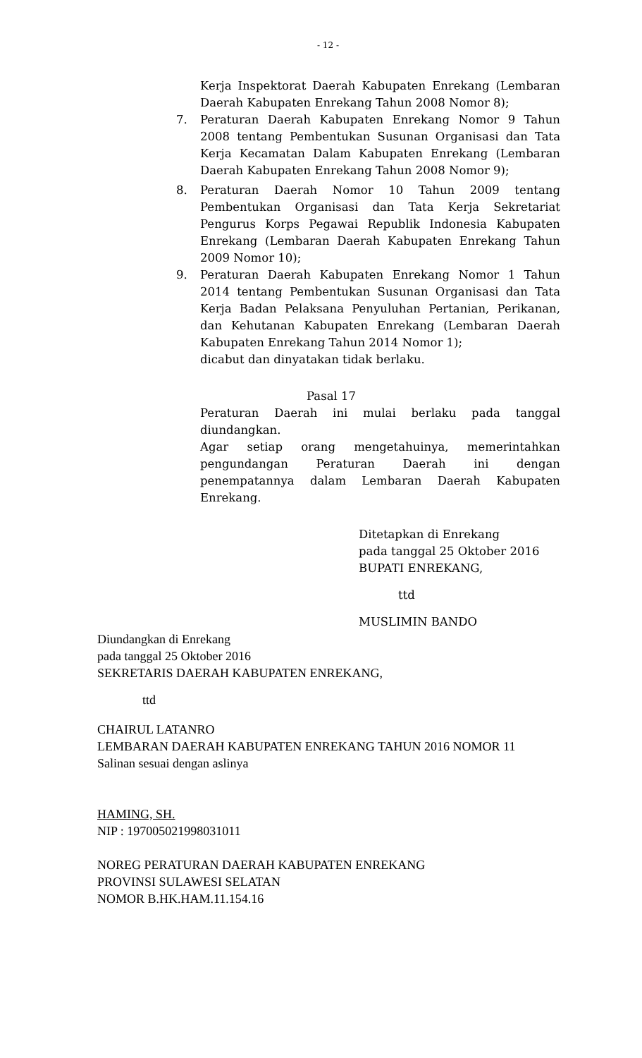- 12 -
Kerja Inspektorat Daerah Kabupaten Enrekang (Lembaran Daerah Kabupaten Enrekang Tahun 2008 Nomor 8);
7. Peraturan Daerah Kabupaten Enrekang Nomor 9 Tahun 2008 tentang Pembentukan Susunan Organisasi dan Tata Kerja Kecamatan Dalam Kabupaten Enrekang (Lembaran Daerah Kabupaten Enrekang Tahun 2008 Nomor 9);
8. Peraturan Daerah Nomor 10 Tahun 2009 tentang Pembentukan Organisasi dan Tata Kerja Sekretariat Pengurus Korps Pegawai Republik Indonesia Kabupaten Enrekang (Lembaran Daerah Kabupaten Enrekang Tahun 2009 Nomor 10);
9. Peraturan Daerah Kabupaten Enrekang Nomor 1 Tahun 2014 tentang Pembentukan Susunan Organisasi dan Tata Kerja Badan Pelaksana Penyuluhan Pertanian, Perikanan, dan Kehutanan Kabupaten Enrekang (Lembaran Daerah Kabupaten Enrekang Tahun 2014 Nomor 1);
dicabut dan dinyatakan tidak berlaku.
Pasal 17
Peraturan Daerah ini mulai berlaku pada tanggal diundangkan.
Agar setiap orang mengetahuinya, memerintahkan pengundangan Peraturan Daerah ini dengan penempatannya dalam Lembaran Daerah Kabupaten Enrekang.
Ditetapkan di Enrekang
pada tanggal 25 Oktober 2016
BUPATI ENREKANG,
ttd
MUSLIMIN BANDO
Diundangkan di Enrekang
pada tanggal 25 Oktober 2016
SEKRETARIS DAERAH KABUPATEN ENREKANG,
ttd
CHAIRUL LATANRO
LEMBARAN DAERAH KABUPATEN ENREKANG TAHUN 2016 NOMOR 11
Salinan sesuai dengan aslinya
HAMING, SH.
NIP : 197005021998031011
NOREG PERATURAN DAERAH KABUPATEN ENREKANG
PROVINSI SULAWESI SELATAN
NOMOR B.HK.HAM.11.154.16